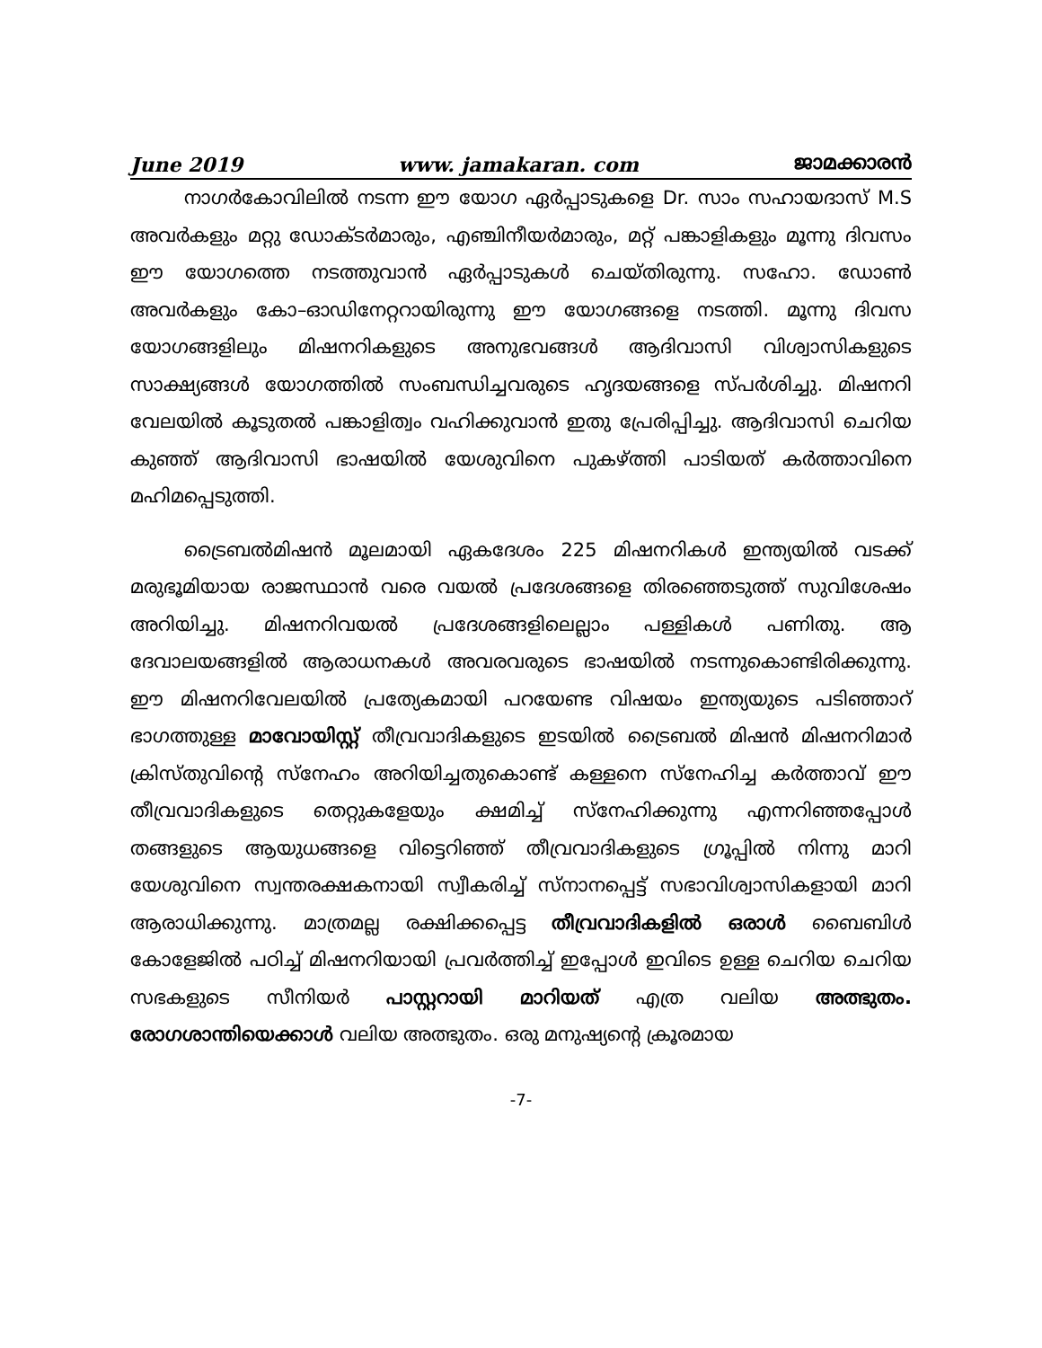June 2019 www. jamakaran. com ജാമക്കാരൻ
നാഗർകോവിലിൽ നടന്ന ഈ യോഗ ഏർപ്പാടുകളെ Dr. സാം സഹായദാസ് M.S അവർകളും മറ്റു ഡോക്ടർമാരും, എഞ്ചിനീയർമാരും, മറ്റ് പങ്കാളികളും മൂന്നു ദിവസം ഈ യോഗത്തെ നടത്തുവാൻ ഏർപ്പാടുകൾ ചെയ്തിരുന്നു. സഹോ. ഡോൺ അവർകളും കോ–ഓഡിനേറ്ററായിരുന്നു ഈ യോഗങ്ങളെ നടത്തി. മൂന്നു ദിവസ യോഗങ്ങളിലും മിഷനറികളുടെ അനുഭവങ്ങൾ ആദിവാസി വിശ്വാസികളുടെ സാക്ഷ്യങ്ങൾ യോഗത്തിൽ സംബന്ധിച്ചവരുടെ ഹൃദയങ്ങളെ സ്പർശിച്ചു. മിഷനറി വേലയിൽ കൂടുതൽ പങ്കാളിത്വം വഹിക്കുവാൻ ഇതു പ്രേരിപ്പിച്ചു. ആദിവാസി ചെറിയ കുഞ്ഞ് ആദിവാസി ഭാഷയിൽ യേശുവിനെ പുകഴ്ത്തി പാടിയത് കർത്താവിനെ മഹിമപ്പെടുത്തി.
ട്രൈബൽമിഷൻ മൂലമായി ഏകദേശം 225 മിഷനറികൾ ഇന്ത്യയിൽ വടക്ക് മരുഭൂമിയായ രാജസ്ഥാൻ വരെ വയൽ പ്രദേശങ്ങളെ തിരഞ്ഞെടുത്ത് സുവിശേഷം അറിയിച്ചു. മിഷനറിവയൽ പ്രദേശങ്ങളിലെല്ലാം പള്ളികൾ പണിതു. ആ ദേവാലയങ്ങളിൽ ആരാധനകൾ അവരവരുടെ ഭാഷയിൽ നടന്നുകൊണ്ടിരിക്കുന്നു. ഈ മിഷനറിവേലയിൽ പ്രത്യേകമായി പറയേണ്ട വിഷയം ഇന്ത്യയുടെ പടിഞ്ഞാറ് ഭാഗത്തുള്ള മാവോയിസ്റ്റ് തീവ്രവാദികളുടെ ഇടയിൽ ട്രൈബൽ മിഷൻ മിഷനറിമാർ ക്രിസ്തുവിന്റെ സ്നേഹം അറിയിച്ചതുകൊണ്ട് കള്ളനെ സ്നേഹിച്ച കർത്താവ് ഈ തീവ്രവാദികളുടെ തെറ്റുകളേയും ക്ഷമിച്ച് സ്നേഹിക്കുന്നു എന്നറിഞ്ഞപ്പോൾ തങ്ങളുടെ ആയുധങ്ങളെ വിട്ടെറിഞ്ഞ് തീവ്രവാദികളുടെ ഗ്രൂപ്പിൽ നിന്നു മാറി യേശുവിനെ സ്വന്തരക്ഷകനായി സ്വീകരിച്ച് സ്നാനപ്പെട്ട് സഭാവിശ്വാസികളായി മാറി ആരാധിക്കുന്നു. മാത്രമല്ല രക്ഷിക്കപ്പെട്ട തീവ്രവാദികളിൽ ഒരാൾ ബൈബിൾ കോളേജിൽ പഠിച്ച് മിഷനറിയായി പ്രവർത്തിച്ച് ഇപ്പോൾ ഇവിടെ ഉള്ള ചെറിയ ചെറിയ സഭകളുടെ സീനിയർ പാസ്റ്ററായി മാറിയത് എത്ര വലിയ അത്ഭുതം. രോഗശാന്തിയെക്കാൾ വലിയ അത്ഭുതം. ഒരു മനുഷ്യന്റെ ക്രൂരമായ
-7-